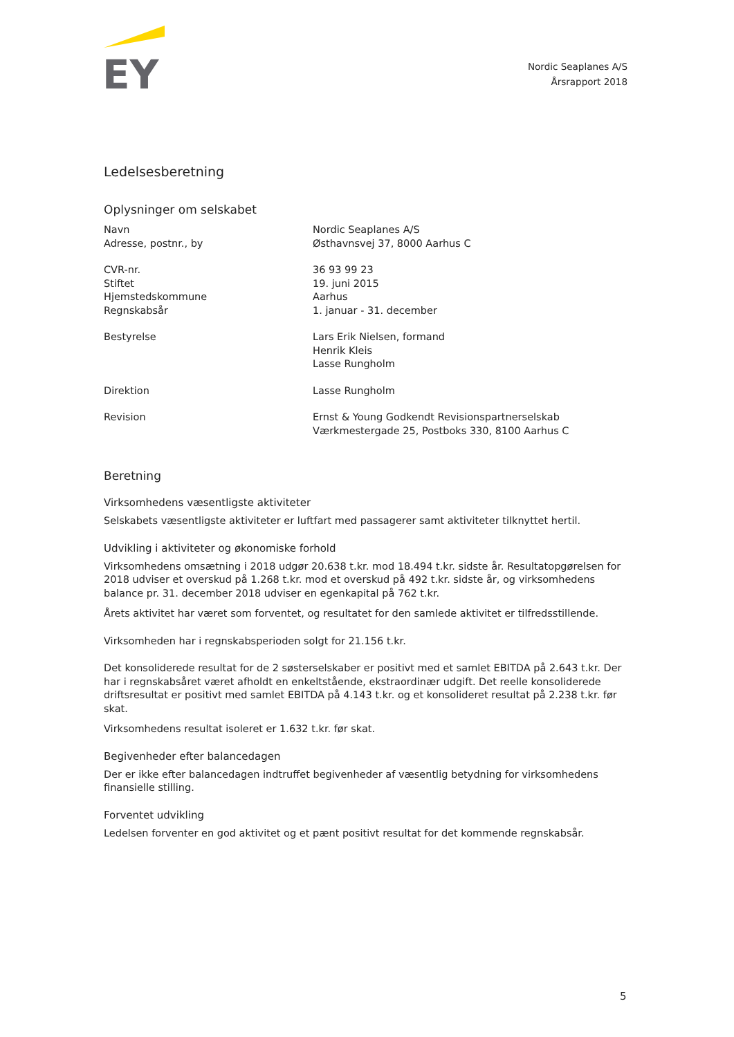EY
Nordic Seaplanes A/S
Årsrapport 2018
Ledelsesberetning
Oplysninger om selskabet
| Navn | Nordic Seaplanes A/S |
| Adresse, postnr., by | Østhavnsvej 37, 8000 Aarhus C |
| CVR-nr. | 36 93 99 23 |
| Stiftet | 19. juni 2015 |
| Hjemstedskommune | Aarhus |
| Regnskabsår | 1. januar - 31. december |
| Bestyrelse | Lars Erik Nielsen, formand Henrik Kleis Lasse Rungholm |
| Direktion | Lasse Rungholm |
| Revision | Ernst & Young Godkendt Revisionspartnerselskab Værkmestergade 25, Postboks 330, 8100 Aarhus C |
Beretning
Virksomhedens væsentligste aktiviteter
Selskabets væsentligste aktiviteter er luftfart med passagerer samt aktiviteter tilknyttet hertil.
Udvikling i aktiviteter og økonomiske forhold
Virksomhedens omsætning i 2018 udgør 20.638 t.kr. mod 18.494 t.kr. sidste år. Resultatopgørelsen for 2018 udviser et overskud på 1.268 t.kr. mod et overskud på 492 t.kr. sidste år, og virksomhedens balance pr. 31. december 2018 udviser en egenkapital på 762 t.kr.
Årets aktivitet har været som forventet, og resultatet for den samlede aktivitet er tilfredsstillende.
Virksomheden har i regnskabsperioden solgt for 21.156 t.kr.
Det konsoliderede resultat for de 2 søsterselskaber er positivt med et samlet EBITDA på 2.643 t.kr. Der har i regnskabsåret været afholdt en enkeltstående, ekstraordinær udgift. Det reelle konsoliderede driftsresultat er positivt med samlet EBITDA på 4.143 t.kr. og et konsolideret resultat på 2.238 t.kr. før skat.
Virksomhedens resultat isoleret er 1.632 t.kr. før skat.
Begivenheder efter balancedagen
Der er ikke efter balancedagen indtruffet begivenheder af væsentlig betydning for virksomhedens finansielle stilling.
Forventet udvikling
Ledelsen forventer en god aktivitet og et pænt positivt resultat for det kommende regnskabsår.
5